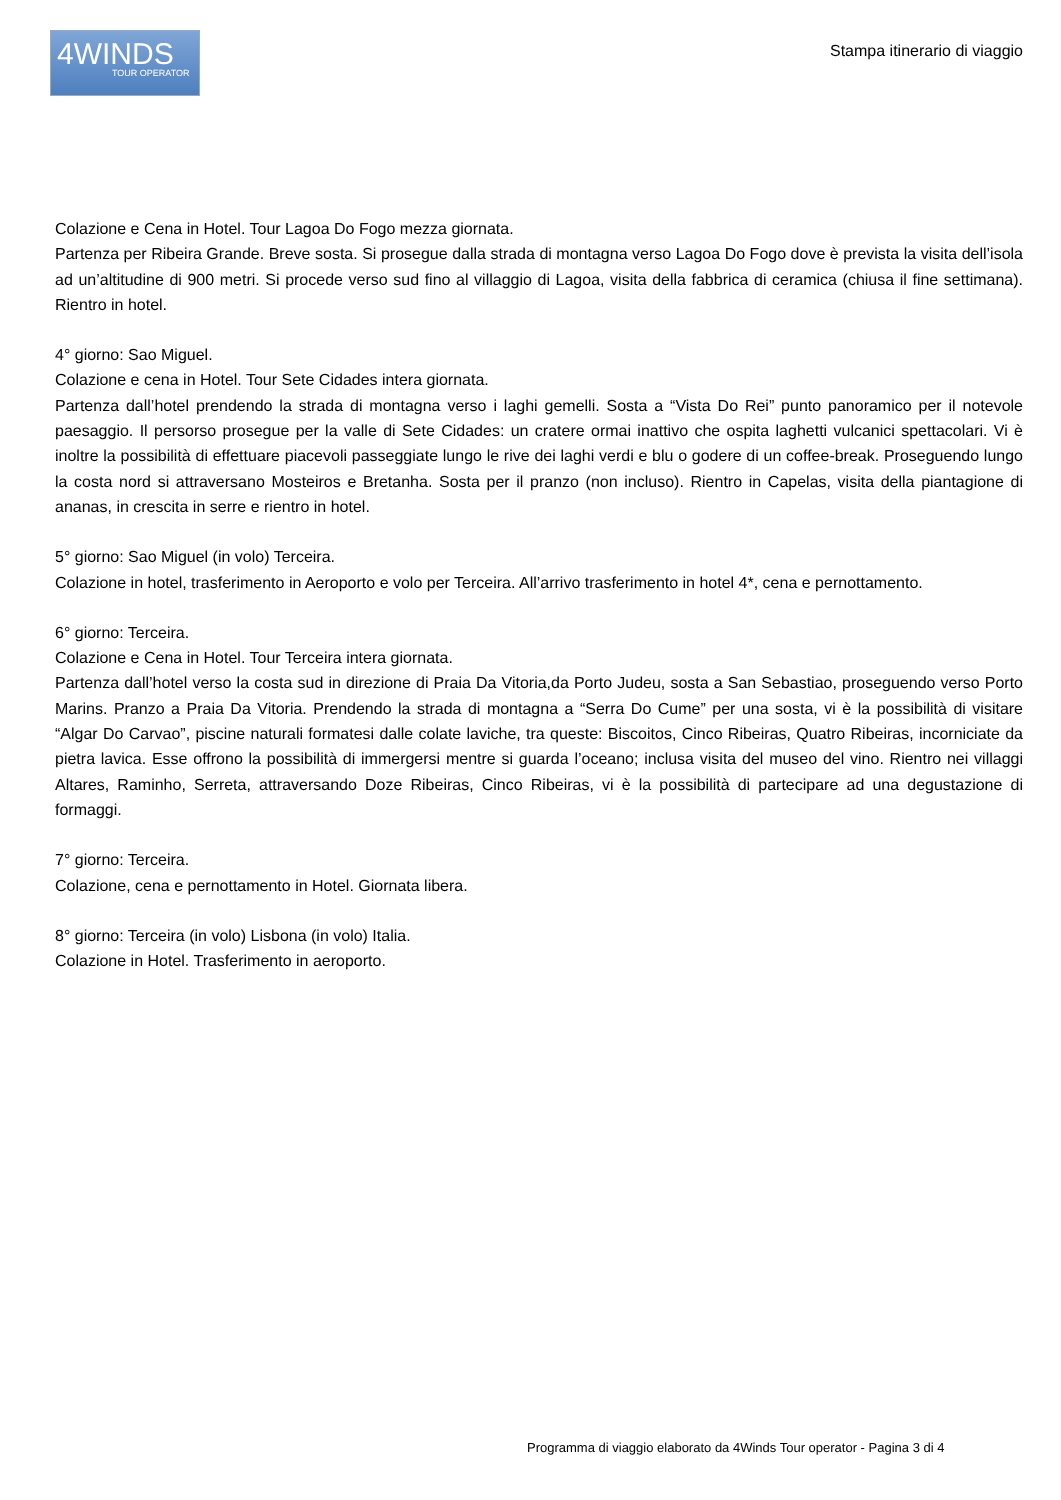4WINDS
TOUR OPERATOR
Stampa itinerario di viaggio
Colazione e Cena in Hotel. Tour Lagoa Do Fogo mezza giornata.
Partenza per Ribeira Grande. Breve sosta. Si prosegue dalla strada di montagna verso Lagoa Do Fogo dove è prevista la visita dell’isola ad un’altitudine di 900 metri. Si procede verso sud fino al villaggio di Lagoa, visita della fabbrica di ceramica (chiusa il fine settimana). Rientro in hotel.
4° giorno: Sao Miguel.
Colazione e cena in Hotel. Tour Sete Cidades intera giornata.
Partenza dall’hotel prendendo la strada di montagna verso i laghi gemelli. Sosta a “Vista Do Rei” punto panoramico per il notevole paesaggio. Il persorso prosegue per la valle di Sete Cidades: un cratere ormai inattivo che ospita laghetti vulcanici spettacolari. Vi è inoltre la possibilità di effettuare piacevoli passeggiate lungo le rive dei laghi verdi e blu o godere di un coffee-break. Proseguendo lungo la costa nord si attraversano Mosteiros e Bretanha. Sosta per il pranzo (non incluso). Rientro in Capelas, visita della piantagione di ananas, in crescita in serre e rientro in hotel.
5° giorno: Sao Miguel (in volo) Terceira.
Colazione in hotel, trasferimento in Aeroporto e volo per Terceira. All’arrivo trasferimento in hotel 4*, cena e pernottamento.
6° giorno: Terceira.
Colazione e Cena in Hotel. Tour Terceira intera giornata.
Partenza dall’hotel verso la costa sud in direzione di Praia Da Vitoria,da Porto Judeu, sosta a San Sebastiao, proseguendo verso Porto Marins. Pranzo a Praia Da Vitoria. Prendendo la strada di montagna a “Serra Do Cume” per una sosta, vi è la possibilità di visitare “Algar Do Carvao”, piscine naturali formatesi dalle colate laviche, tra queste: Biscoitos, Cinco Ribeiras, Quatro Ribeiras, incorniciate da pietra lavica. Esse offrono la possibilità di immergersi mentre si guarda l’oceano; inclusa visita del museo del vino. Rientro nei villaggi Altares, Raminho, Serreta, attraversando Doze Ribeiras, Cinco Ribeiras, vi è la possibilità di partecipare ad una degustazione di formaggi.
7° giorno: Terceira.
Colazione, cena e pernottamento in Hotel. Giornata libera.
8° giorno: Terceira (in volo) Lisbona (in volo) Italia.
Colazione in Hotel. Trasferimento in aeroporto.
Programma di viaggio elaborato da 4Winds Tour operator - Pagina 3 di 4